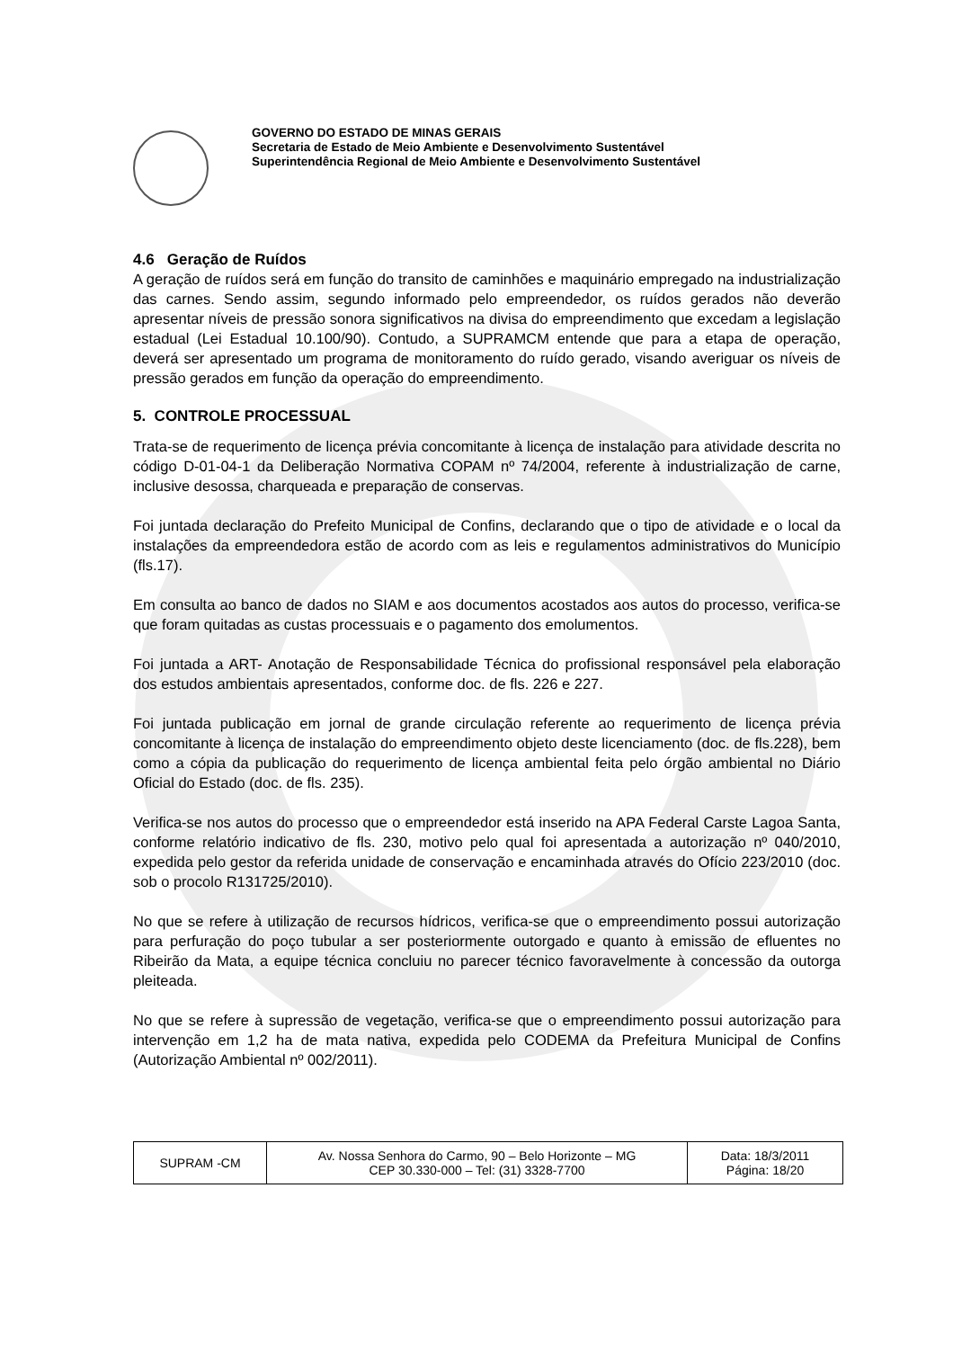GOVERNO DO ESTADO DE MINAS GERAIS
Secretaria de Estado de Meio Ambiente e Desenvolvimento Sustentável
Superintendência Regional de Meio Ambiente e Desenvolvimento Sustentável
4.6 Geração de Ruídos
A geração de ruídos será em função do transito de caminhões e maquinário empregado na industrialização das carnes. Sendo assim, segundo informado pelo empreendedor, os ruídos gerados não deverão apresentar níveis de pressão sonora significativos na divisa do empreendimento que excedam a legislação estadual (Lei Estadual 10.100/90). Contudo, a SUPRAMCM entende que para a etapa de operação, deverá ser apresentado um programa de monitoramento do ruído gerado, visando averiguar os níveis de pressão gerados em função da operação do empreendimento.
5. CONTROLE PROCESSUAL
Trata-se de requerimento de licença prévia concomitante à licença de instalação para atividade descrita no código D-01-04-1 da Deliberação Normativa COPAM nº 74/2004, referente à industrialização de carne, inclusive desossa, charqueada e preparação de conservas.
Foi juntada declaração do Prefeito Municipal de Confins, declarando que o tipo de atividade e o local da instalações da empreendedora estão de acordo com as leis e regulamentos administrativos do Município (fls.17).
Em consulta ao banco de dados no SIAM e aos documentos acostados aos autos do processo, verifica-se que foram quitadas as custas processuais e o pagamento dos emolumentos.
Foi juntada a ART- Anotação de Responsabilidade Técnica do profissional responsável pela elaboração dos estudos ambientais apresentados, conforme doc. de fls. 226 e 227.
Foi juntada publicação em jornal de grande circulação referente ao requerimento de licença prévia concomitante à licença de instalação do empreendimento objeto deste licenciamento (doc. de fls.228), bem como a cópia da publicação do requerimento de licença ambiental feita pelo órgão ambiental no Diário Oficial do Estado (doc. de fls. 235).
Verifica-se nos autos do processo que o empreendedor está inserido na APA Federal Carste Lagoa Santa, conforme relatório indicativo de fls. 230, motivo pelo qual foi apresentada a autorização nº 040/2010, expedida pelo gestor da referida unidade de conservação e encaminhada através do Ofício 223/2010 (doc. sob o procolo R131725/2010).
No que se refere à utilização de recursos hídricos, verifica-se que o empreendimento possui autorização para perfuração do poço tubular a ser posteriormente outorgado e quanto à emissão de efluentes no Ribeirão da Mata, a equipe técnica concluiu no parecer técnico favoravelmente à concessão da outorga pleiteada.
No que se refere à supressão de vegetação, verifica-se que o empreendimento possui autorização para intervenção em 1,2 ha de mata nativa, expedida pelo CODEMA da Prefeitura Municipal de Confins (Autorização Ambiental nº 002/2011).
| SUPRAM -CM | Av. Nossa Senhora do Carmo, 90 – Belo Horizonte – MG CEP 30.330-000 – Tel: (31) 3328-7700 | Data: 18/3/2011 Página: 18/20 |